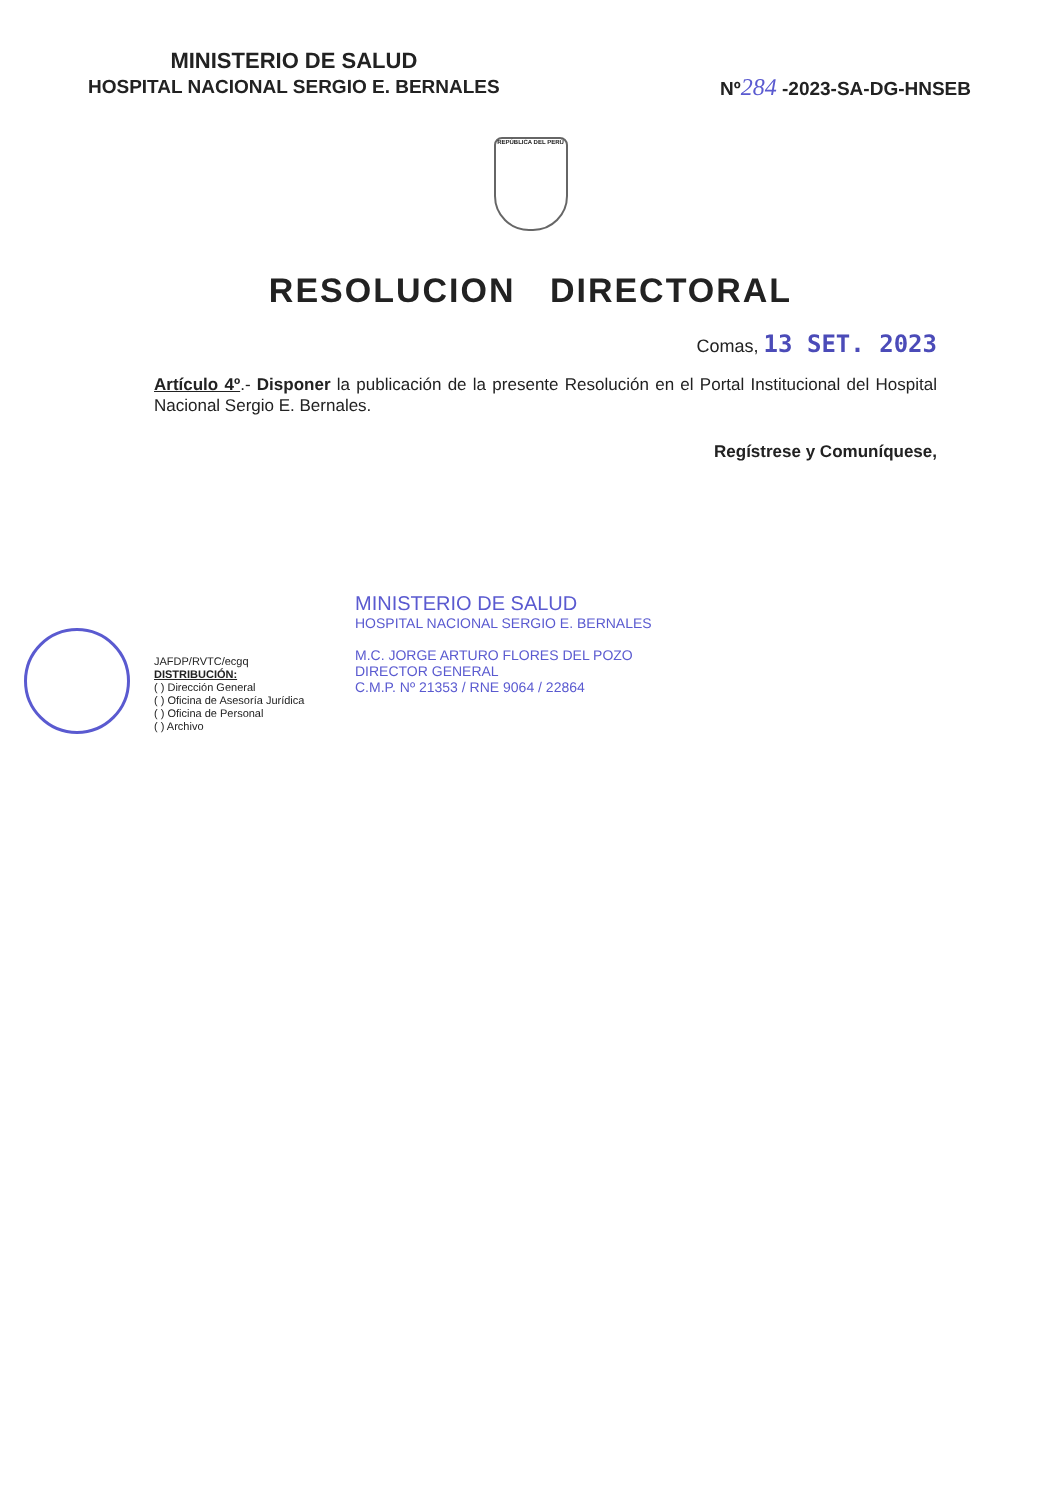MINISTERIO DE SALUD
HOSPITAL NACIONAL SERGIO E. BERNALES
Nº284 -2023-SA-DG-HNSEB
REPÚBLICA DEL PERÚ
RESOLUCION DIRECTORAL
Comas, 13 SET. 2023
Artículo 4º.- Disponer la publicación de la presente Resolución en el Portal Institucional del Hospital Nacional Sergio E. Bernales.
Regístrese y Comuníquese,
MINISTERIO DE SALUD
HOSPITAL NACIONAL SERGIO E. BERNALES
M.C. JORGE ARTURO FLORES DEL POZO
DIRECTOR GENERAL
C.M.P. Nº 21353 / RNE 9064 / 22864
JAFDP/RVTC/ecgq
DISTRIBUCIÓN:
( ) Dirección General
( ) Oficina de Asesoría Jurídica
( ) Oficina de Personal
( ) Archivo